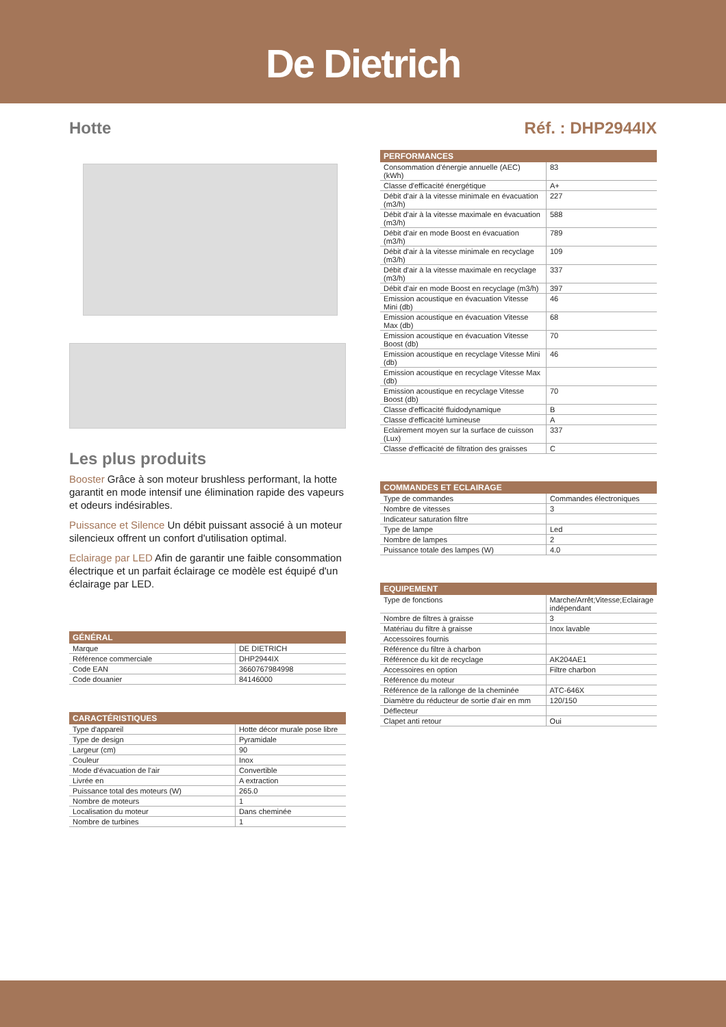De Dietrich
Hotte Réf. : DHP2944IX
Les plus produits
Booster Grâce à son moteur brushless performant, la hotte garantit en mode intensif une élimination rapide des vapeurs et odeurs indésirables.
Puissance et Silence Un débit puissant associé à un moteur silencieux offrent un confort d'utilisation optimal.
Eclairage par LED Afin de garantir une faible consommation électrique et un parfait éclairage ce modèle est équipé d'un éclairage par LED.
| GÉNÉRAL | |
| --- | --- |
| Marque | DE DIETRICH |
| Référence commerciale | DHP2944IX |
| Code EAN | 3660767984998 |
| Code douanier | 84146000 |
| CARACTÉRISTIQUES | |
| --- | --- |
| Type d'appareil | Hotte décor murale pose libre |
| Type de design | Pyramidale |
| Largeur (cm) | 90 |
| Couleur | Inox |
| Mode d'évacuation de l'air | Convertible |
| Livrée en | A extraction |
| Puissance total des moteurs (W) | 265.0 |
| Nombre de moteurs | 1 |
| Localisation du moteur | Dans cheminée |
| Nombre de turbines | 1 |
| PERFORMANCES | |
| --- | --- |
| Consommation d'énergie annuelle (AEC) (kWh) | 83 |
| Classe d'efficacité énergétique | A+ |
| Débit d'air à la vitesse minimale en évacuation (m3/h) | 227 |
| Débit d'air à la vitesse maximale en évacuation (m3/h) | 588 |
| Débit d'air en mode Boost en évacuation (m3/h) | 789 |
| Débit d'air à la vitesse minimale en recyclage (m3/h) | 109 |
| Débit d'air à la vitesse maximale en recyclage (m3/h) | 337 |
| Débit d'air en mode Boost en recyclage (m3/h) | 397 |
| Emission acoustique en évacuation Vitesse Mini (db) | 46 |
| Emission acoustique en évacuation Vitesse Max (db) | 68 |
| Emission acoustique en évacuation Vitesse Boost (db) | 70 |
| Emission acoustique en recyclage Vitesse Mini (db) | 46 |
| Emission acoustique en recyclage Vitesse Max (db) | |
| Emission acoustique en recyclage Vitesse Boost (db) | 70 |
| Classe d'efficacité fluidodynamique | B |
| Classe d'efficacité lumineuse | A |
| Eclairement moyen sur la surface de cuisson (Lux) | 337 |
| Classe d'efficacité de filtration des graisses | C |
| COMMANDES ET ECLAIRAGE | |
| --- | --- |
| Type de commandes | Commandes électroniques |
| Nombre de vitesses | 3 |
| Indicateur saturation filtre | |
| Type de lampe | Led |
| Nombre de lampes | 2 |
| Puissance totale des lampes (W) | 4.0 |
| EQUIPEMENT | |
| --- | --- |
| Type de fonctions | Marche/Arrêt;Vitesse;Eclairage indépendant |
| Nombre de filtres à graisse | 3 |
| Matériau du filtre à graisse | Inox lavable |
| Accessoires fournis | |
| Référence du filtre à charbon | |
| Référence du kit de recyclage | AK204AE1 |
| Accessoires en option | Filtre charbon |
| Référence du moteur | |
| Référence de la rallonge de la cheminée | ATC-646X |
| Diamètre du réducteur de sortie d'air en mm | 120/150 |
| Déflecteur | |
| Clapet anti retour | Oui |